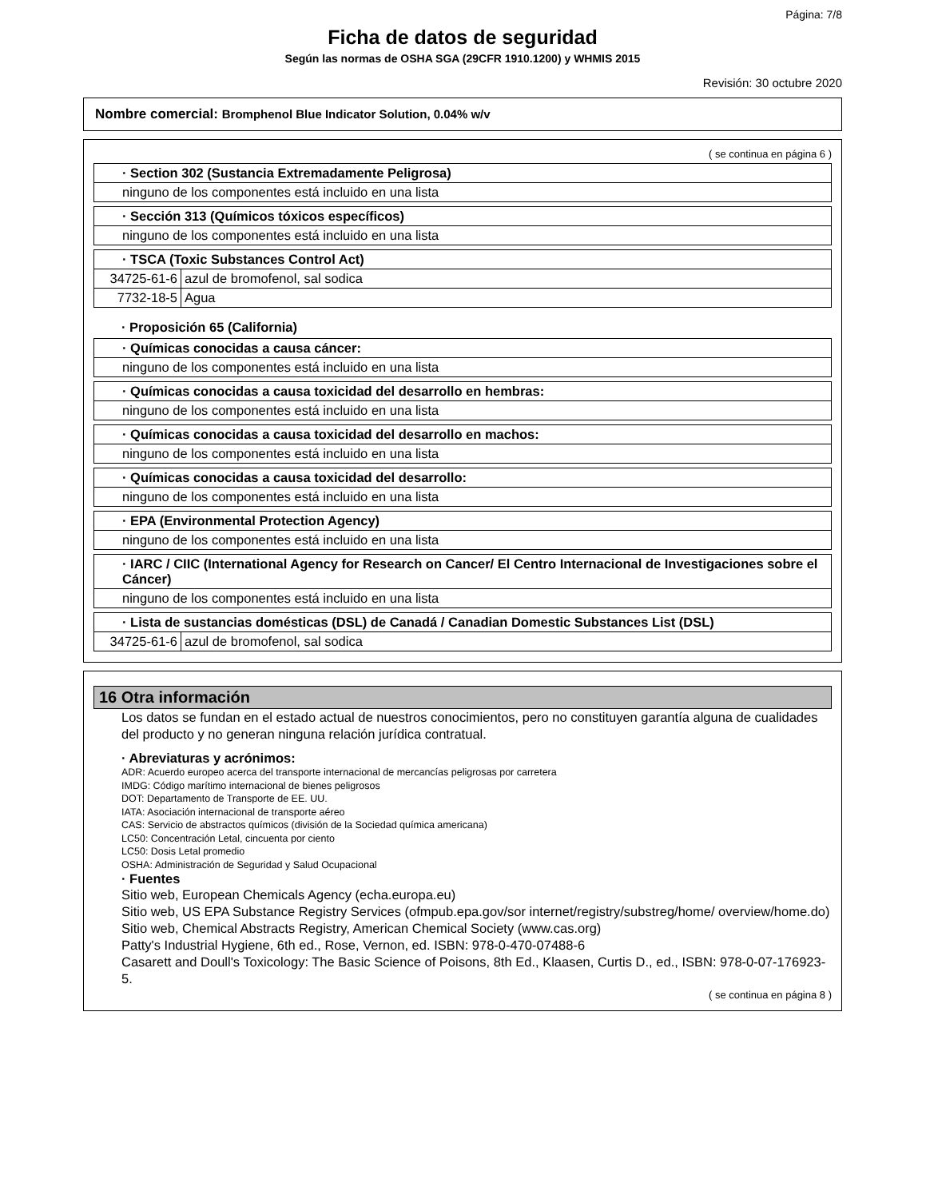Página: 7/8
Ficha de datos de seguridad
Según las normas de OSHA SGA (29CFR 1910.1200) y WHMIS 2015
Revisión: 30 octubre 2020
Nombre comercial: Bromphenol Blue Indicator Solution, 0.04% w/v
( se continua en página 6 )
| · Section 302 (Sustancia Extremadamente Peligrosa) |
| ninguno de los componentes está incluido en una lista |
| · Sección 313 (Químicos tóxicos específicos) |
| ninguno de los componentes está incluido en una lista |
| · TSCA (Toxic Substances Control Act) | |
| 34725-61-6 | azul de bromofenol, sal sodica |
| 7732-18-5 | Agua |
· Proposición 65 (California)
| · Químicas conocidas a causa cáncer: |
| ninguno de los componentes está incluido en una lista |
| · Químicas conocidas a causa toxicidad del desarrollo en hembras: |
| ninguno de los componentes está incluido en una lista |
| · Químicas conocidas a causa toxicidad del desarrollo en machos: |
| ninguno de los componentes está incluido en una lista |
| · Químicas conocidas a causa toxicidad del desarrollo: |
| ninguno de los componentes está incluido en una lista |
| · EPA (Environmental Protection Agency) |
| ninguno de los componentes está incluido en una lista |
| · IARC / CIIC (International Agency for Research on Cancer/ El Centro Internacional de Investigaciones sobre el Cáncer) |
| ninguno de los componentes está incluido en una lista |
| · Lista de sustancias domésticas (DSL) de Canadá / Canadian Domestic Substances List (DSL) | |
| 34725-61-6 | azul de bromofenol, sal sodica |
16 Otra información
Los datos se fundan en el estado actual de nuestros conocimientos, pero no constituyen garantía alguna de cualidades del producto y no generan ninguna relación jurídica contratual.
· Abreviaturas y acrónimos:
ADR: Acuerdo europeo acerca del transporte internacional de mercancías peligrosas por carretera
IMDG: Código marítimo internacional de bienes peligrosos
DOT: Departamento de Transporte de EE. UU.
IATA: Asociación internacional de transporte aéreo
CAS: Servicio de abstractos químicos (división de la Sociedad química americana)
LC50: Concentración Letal, cincuenta por ciento
LC50: Dosis Letal promedio
OSHA: Administración de Seguridad y Salud Ocupacional
· Fuentes
Sitio web, European Chemicals Agency (echa.europa.eu)
Sitio web, US EPA Substance Registry Services (ofmpub.epa.gov/sor internet/registry/substreg/home/ overview/home.do)
Sitio web, Chemical Abstracts Registry, American Chemical Society (www.cas.org)
Patty's Industrial Hygiene, 6th ed., Rose, Vernon, ed. ISBN: 978-0-470-07488-6
Casarett and Doull's Toxicology: The Basic Science of Poisons, 8th Ed., Klaasen, Curtis D., ed., ISBN: 978-0-07-176923-5.
( se continua en página 8 )